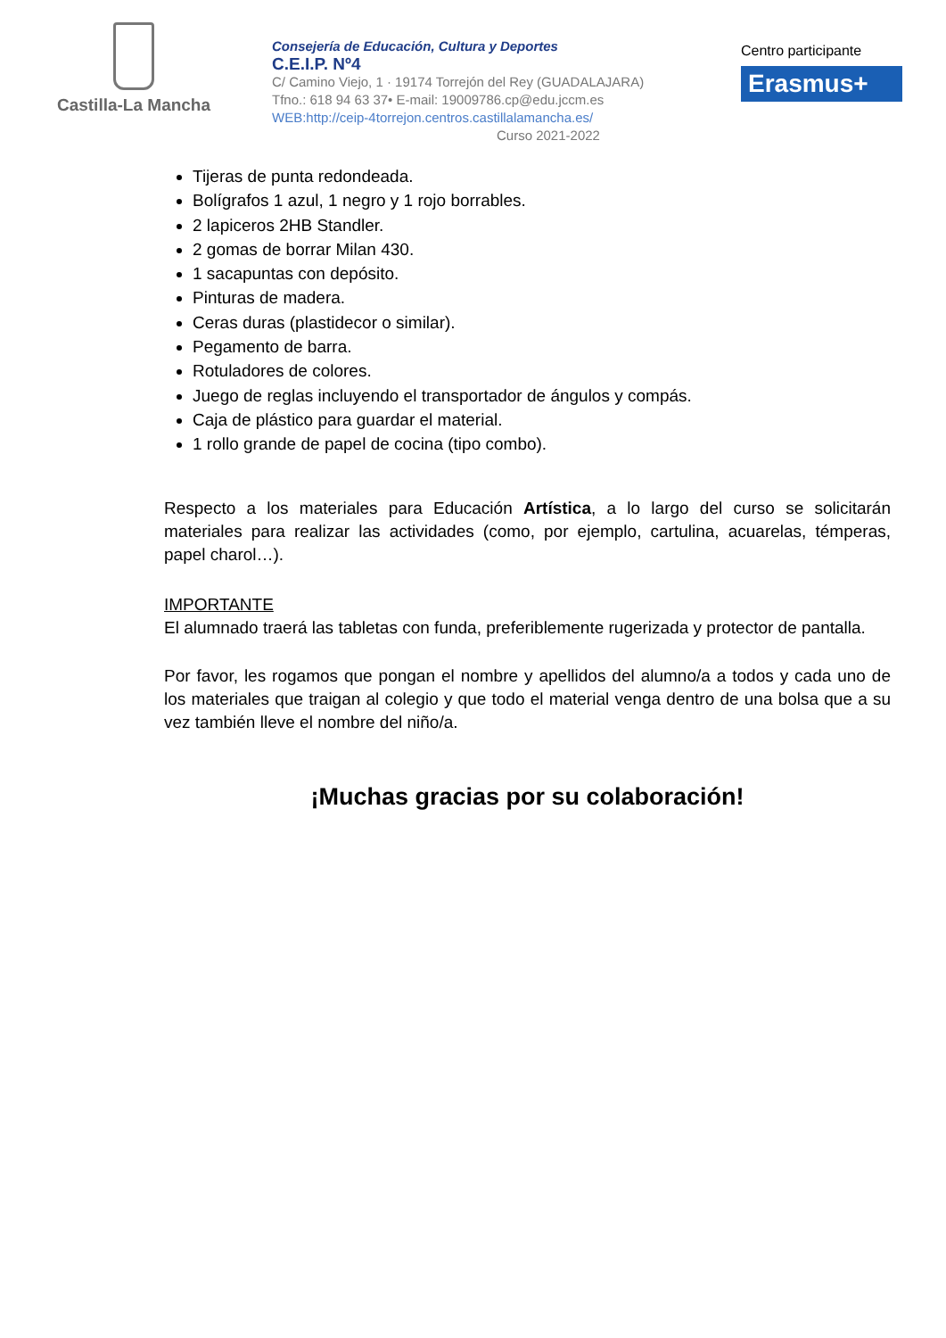Castilla-La Mancha
Consejería de Educación, Cultura y Deportes
C.E.I.P. Nº4
C/ Camino Viejo, 1 · 19174 Torrejón del Rey (GUADALAJARA)
Tfno.: 618 94 63 37• E-mail: 19009786.cp@edu.jccm.es
WEB:http://ceip-4torrejon.centros.castillalamancha.es/
Curso 2021-2022
Centro participante
Erasmus+
Tijeras de punta redondeada.
Bolígrafos 1 azul, 1 negro y 1 rojo borrables.
2 lapiceros 2HB Standler.
2 gomas de borrar Milan 430.
1 sacapuntas con depósito.
Pinturas de madera.
Ceras duras (plastidecor o similar).
Pegamento de barra.
Rotuladores de colores.
Juego de reglas incluyendo el transportador de ángulos y compás.
Caja de plástico para guardar el material.
1 rollo grande de papel de cocina (tipo combo).
Respecto a los materiales para Educación Artística, a lo largo del curso se solicitarán materiales para realizar las actividades (como, por ejemplo, cartulina, acuarelas, témperas, papel charol…).
IMPORTANTE
El alumnado traerá las tabletas con funda, preferiblemente rugerizada y protector de pantalla.
Por favor, les rogamos que pongan el nombre y apellidos del alumno/a a todos y cada uno de los materiales que traigan al colegio y que todo el material venga dentro de una bolsa que a su vez también lleve el nombre del niño/a.
¡Muchas gracias por su colaboración!